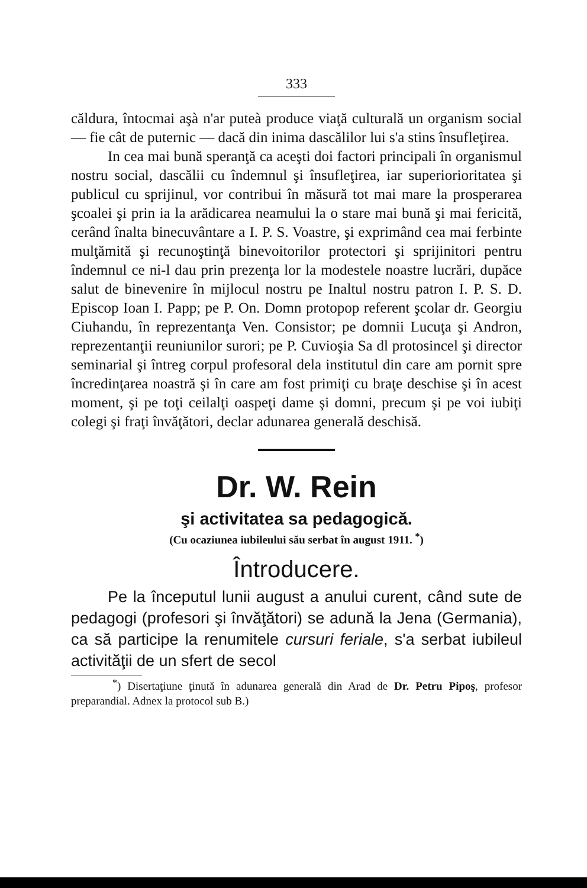333
căldura, întocmai aşà n'ar puteà produce viaţă culturală un organism social — fie cât de puternic — dacă din inima dascălilor lui s'a stins însufleţirea.
In cea mai bună speranţă ca aceşti doi factori principali în organismul nostru social, dascălii cu îndemnul şi însufleţirea, iar superiorioritatea şi publicul cu sprijinul, vor contribui în măsură tot mai mare la prosperarea şcoalei şi prin ia la arădicarea neamului la o stare mai bună şi mai fericită, cerând înalta binecuvântare a I. P. S. Voastre, şi exprimând cea mai ferbinte mulţămită şi recunoştinţă binevoitorilor protectori şi sprijinitori pentru îndemnul ce ni-l dau prin prezenţa lor la modestele noastre lucrări, dupăce salut de binevenire în mijlocul nostru pe Inaltul nostru patron I. P. S. D. Episcop Ioan I. Papp; pe P. On. Domn protopop referent şcolar dr. Georgiu Ciuhandu, în reprezentanţa Ven. Consistor; pe domnii Lucuţa şi Andron, reprezentanţii reuniunilor surori; pe P. Cuvioşia Sa dl protosincel şi director seminarial şi întreg corpul profesoral dela institutul din care am pornit spre încredinţarea noastră şi în care am fost primiţi cu braţe deschise şi în acest moment, şi pe toţi ceilalţi oaspeţi dame şi domni, precum şi pe voi iubiţi colegi şi fraţi învăţători, declar adunarea generală deschisă.
Dr. W. Rein
şi activitatea sa pedagogică.
(Cu ocaziunea iubileului său serbat în august 1911. <sup>*</sup>)
Întroducere.
Pe la începutul lunii august a anului curent, când sute de pedagogi (profesori şi învăţători) se adună la Jena (Germania), ca să participe la renumitele cursuri feriale, s'a serbat iubileul activităţii de un sfert de secol
<sup>*</sup>) Disertaţiune ţinută în adunarea generală din Arad de Dr. Petru Pipoş, profesor preparandial. Adnex la protocol sub B.)